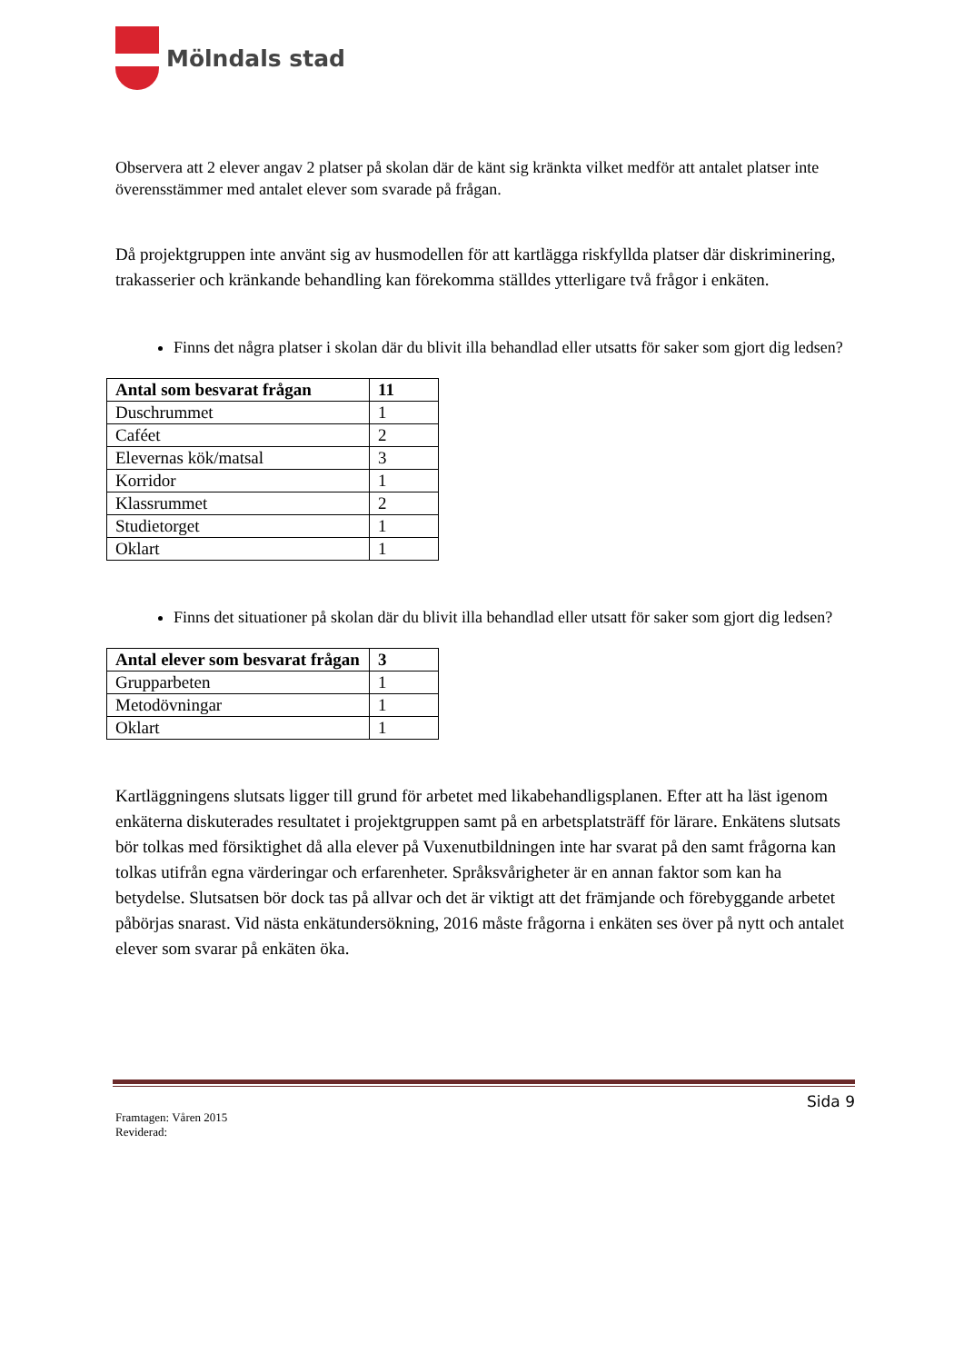Mölndals stad
Observera att 2 elever angav 2 platser på skolan där de känt sig kränkta vilket medför att antalet platser inte överensstämmer med antalet elever som svarade på frågan.
Då projektgruppen inte använt sig av husmodellen för att kartlägga riskfyllda platser där diskriminering, trakasserier och kränkande behandling kan förekomma ställdes ytterligare två frågor i enkäten.
Finns det några platser i skolan där du blivit illa behandlad eller utsatts för saker som gjort dig ledsen?
| Antal som besvarat frågan | 11 |
| --- | --- |
| Duschrummet | 1 |
| Caféet | 2 |
| Elevernas kök/matsal | 3 |
| Korridor | 1 |
| Klassrummet | 2 |
| Studietorget | 1 |
| Oklart | 1 |
Finns det situationer på skolan där du blivit illa behandlad eller utsatt för saker som gjort dig ledsen?
| Antal elever som besvarat frågan | 3 |
| --- | --- |
| Grupparbeten | 1 |
| Metodövningar | 1 |
| Oklart | 1 |
Kartläggningens slutsats ligger till grund för arbetet med likabehandligsplanen. Efter att ha läst igenom enkäterna diskuterades resultatet i projektgruppen samt på en arbetsplatsträff för lärare. Enkätens slutsats bör tolkas med försiktighet då alla elever på Vuxenutbildningen inte har svarat på den samt frågorna kan tolkas utifrån egna värderingar och erfarenheter. Språksvårigheter är en annan faktor som kan ha betydelse. Slutsatsen bör dock tas på allvar och det är viktigt att det främjande och förebyggande arbetet påbörjas snarast. Vid nästa enkätundersökning, 2016 måste frågorna i enkäten ses över på nytt och antalet elever som svarar på enkäten öka.
Sida 9
Framtagen: Våren 2015
Reviderad: